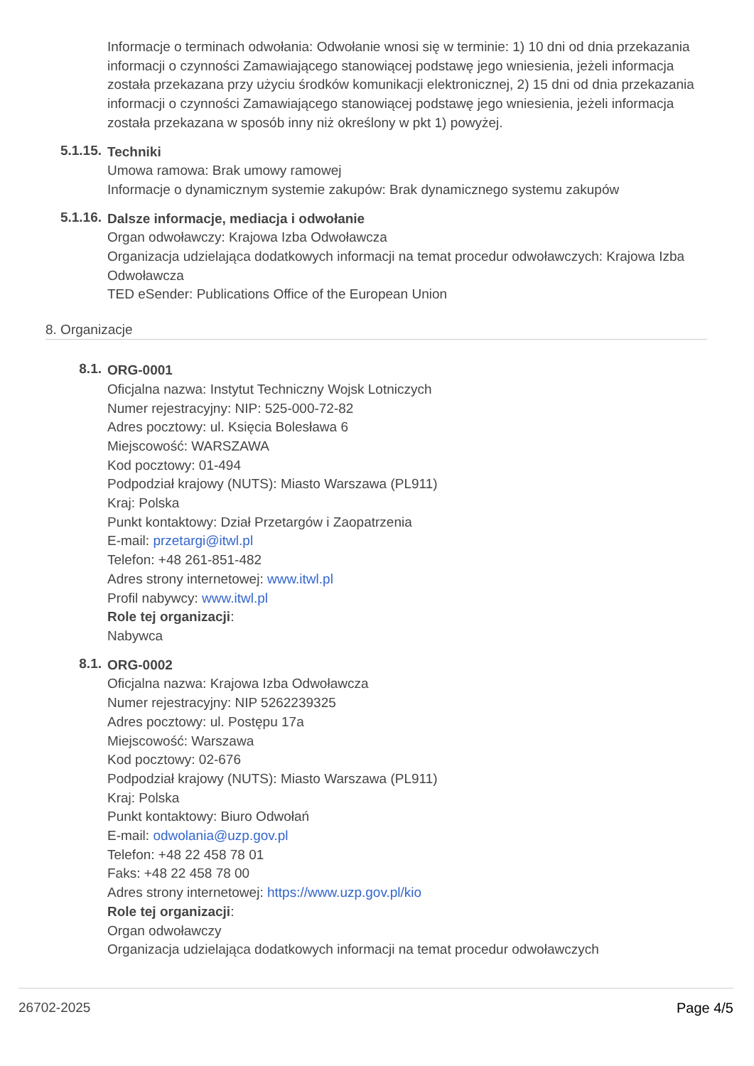Informacje o terminach odwołania: Odwołanie wnosi się w terminie: 1) 10 dni od dnia przekazania informacji o czynności Zamawiającego stanowiącej podstawę jego wniesienia, jeżeli informacja została przekazana przy użyciu środków komunikacji elektronicznej, 2) 15 dni od dnia przekazania informacji o czynności Zamawiającego stanowiącej podstawę jego wniesienia, jeżeli informacja została przekazana w sposób inny niż określony w pkt 1) powyżej.
5.1.15.
Techniki
Umowa ramowa: Brak umowy ramowej
Informacje o dynamicznym systemie zakupów: Brak dynamicznego systemu zakupów
5.1.16.
Dalsze informacje, mediacja i odwołanie
Organ odwoławczy: Krajowa Izba Odwoławcza
Organizacja udzielająca dodatkowych informacji na temat procedur odwoławczych: Krajowa Izba Odwoławcza
TED eSender: Publications Office of the European Union
8. Organizacje
8.1.
ORG-0001
Oficjalna nazwa: Instytut Techniczny Wojsk Lotniczych
Numer rejestracyjny: NIP: 525-000-72-82
Adres pocztowy: ul. Księcia Bolesława 6
Miejscowość: WARSZAWA
Kod pocztowy: 01-494
Podpodział krajowy (NUTS): Miasto Warszawa (PL911)
Kraj: Polska
Punkt kontaktowy: Dział Przetargów i Zaopatrzenia
E-mail: przetargi@itwl.pl
Telefon: +48 261-851-482
Adres strony internetowej: www.itwl.pl
Profil nabywcy: www.itwl.pl
Role tej organizacji:
Nabywca
8.1.
ORG-0002
Oficjalna nazwa: Krajowa Izba Odwoławcza
Numer rejestracyjny: NIP 5262239325
Adres pocztowy: ul. Postępu 17a
Miejscowość: Warszawa
Kod pocztowy: 02-676
Podpodział krajowy (NUTS): Miasto Warszawa (PL911)
Kraj: Polska
Punkt kontaktowy: Biuro Odwołań
E-mail: odwolania@uzp.gov.pl
Telefon: +48 22 458 78 01
Faks: +48 22 458 78 00
Adres strony internetowej: https://www.uzp.gov.pl/kio
Role tej organizacji:
Organ odwoławczy
Organizacja udzielająca dodatkowych informacji na temat procedur odwoławczych
26702-2025 Page 4/5